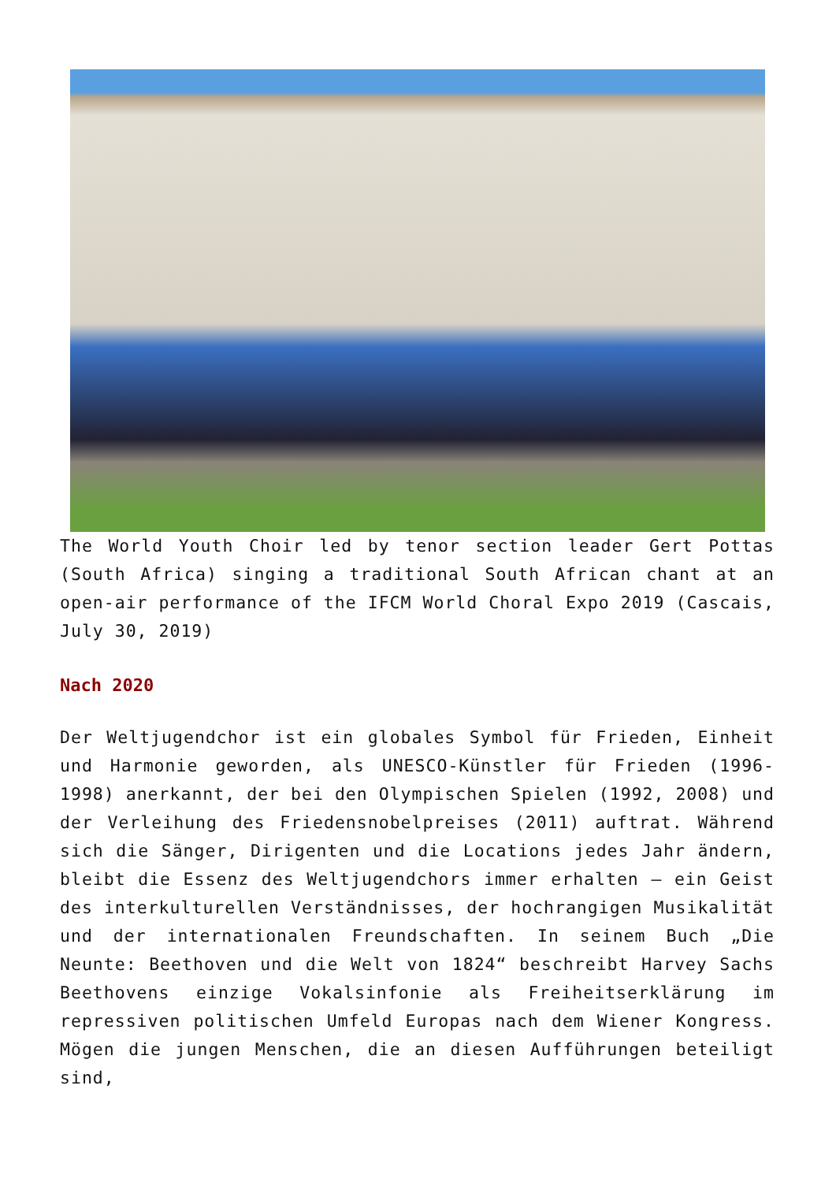The World Youth Choir led by tenor section leader Gert Pottas (South Africa) singing a traditional South African chant at an open-air performance of the IFCM World Choral Expo 2019 (Cascais, July 30, 2019)
Nach 2020
Der Weltjugendchor ist ein globales Symbol für Frieden, Einheit und Harmonie geworden, als UNESCO-Künstler für Frieden (1996-1998) anerkannt, der bei den Olympischen Spielen (1992, 2008) und der Verleihung des Friedensnobelpreises (2011) auftrat. Während sich die Sänger, Dirigenten und die Locations jedes Jahr ändern, bleibt die Essenz des Weltjugendchors immer erhalten – ein Geist des interkulturellen Verständnisses, der hochrangigen Musikalität und der internationalen Freundschaften. In seinem Buch „Die Neunte: Beethoven und die Welt von 1824“ beschreibt Harvey Sachs Beethovens einzige Vokalsinfonie als Freiheitserklärung im repressiven politischen Umfeld Europas nach dem Wiener Kongress. Mögen die jungen Menschen, die an diesen Aufführungen beteiligt sind,